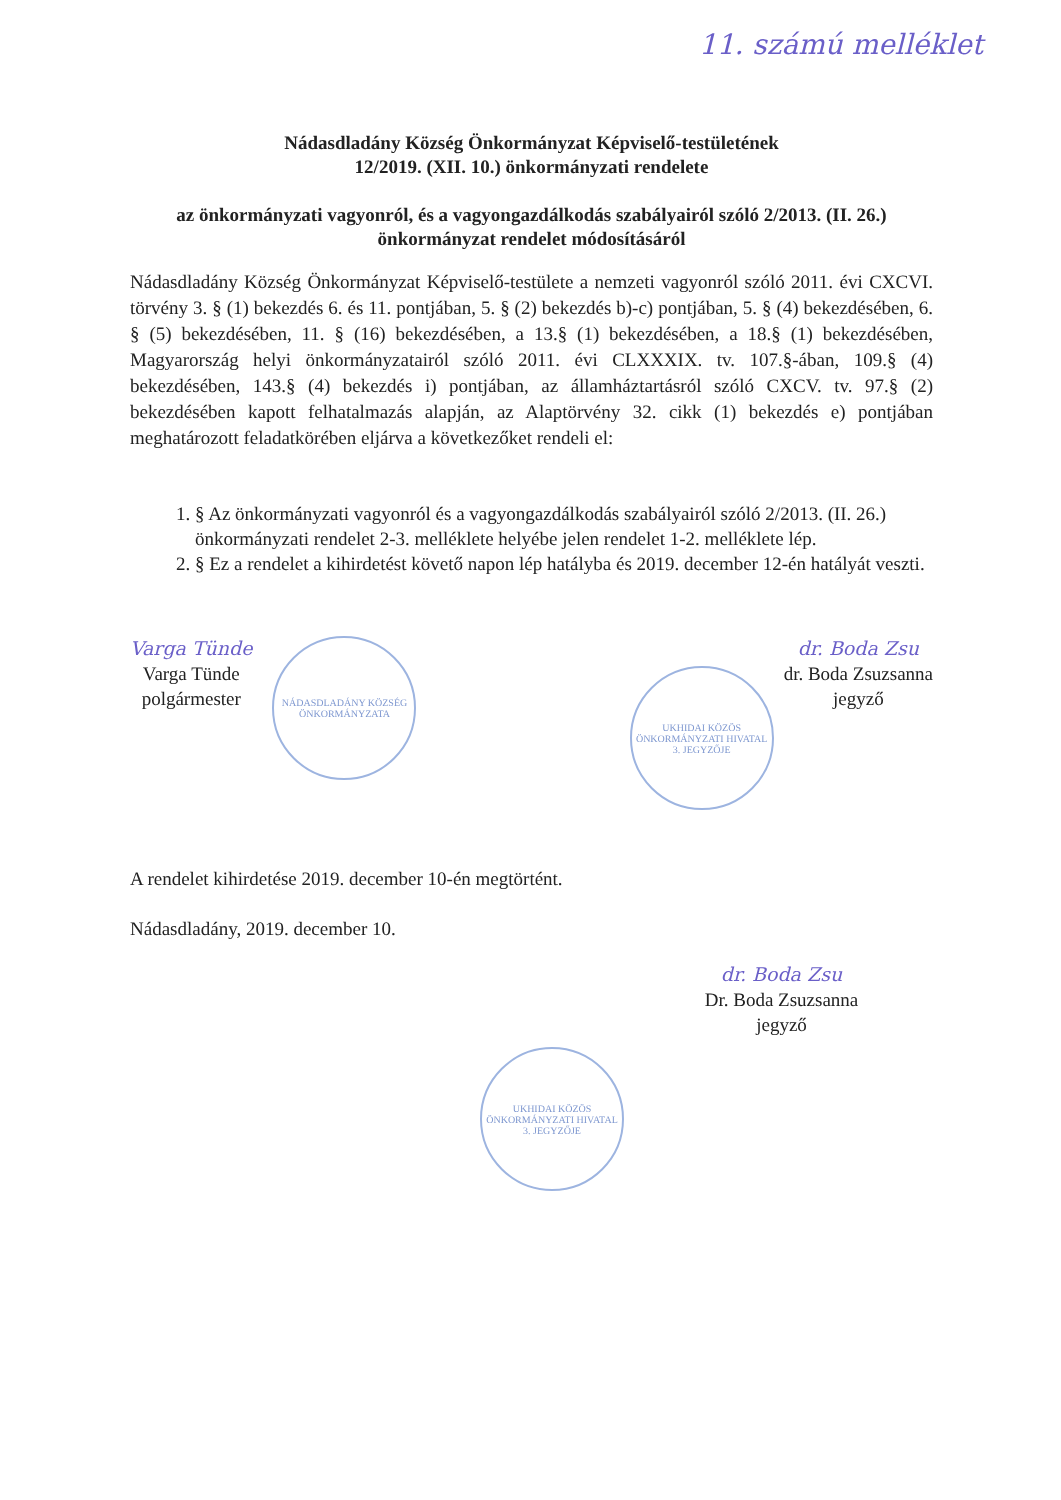11. számú melléklet
Nádasdladány Község Önkormányzat Képviselő-testületének
12/2019. (XII. 10.) önkormányzati rendelete
az önkormányzati vagyonról, és a vagyongazdálkodás szabályairól szóló 2/2013. (II. 26.) önkormányzat rendelet módosításáról
Nádasdladány Község Önkormányzat Képviselő-testülete a nemzeti vagyonról szóló 2011. évi CXCVI. törvény 3. § (1) bekezdés 6. és 11. pontjában, 5. § (2) bekezdés b)-c) pontjában, 5. § (4) bekezdésében, 6. § (5) bekezdésében, 11. § (16) bekezdésében, a 13.§ (1) bekezdésében, a 18.§ (1) bekezdésében, Magyarország helyi önkormányzatairól szóló 2011. évi CLXXXIX. tv. 107.§-ában, 109.§ (4) bekezdésében, 143.§ (4) bekezdés i) pontjában, az államháztartásról szóló CXCV. tv. 97.§ (2) bekezdésében kapott felhatalmazás alapján, az Alaptörvény 32. cikk (1) bekezdés e) pontjában meghatározott feladatkörében eljárva a következőket rendeli el:
1. § Az önkormányzati vagyonról és a vagyongazdálkodás szabályairól szóló 2/2013. (II. 26.) önkormányzati rendelet 2-3. melléklete helyébe jelen rendelet 1-2. melléklete lép.
2. § Ez a rendelet a kihirdetést követő napon lép hatályba és 2019. december 12-én hatályát veszti.
Varga Tünde
Varga Tünde
polgármester
NÁDASDLADÁNY KÖZSÉG ÖNKORMÁNYZATA
UKHIDAI KÖZÖS ÖNKORMÁNYZATI HIVATAL 3. JEGYZŐJE
dr. Boda Zsu
dr. Boda Zsuzsanna
jegyző
A rendelet kihirdetése 2019. december 10-én megtörtént.
Nádasdladány, 2019. december 10.
dr. Boda Zsu
Dr. Boda Zsuzsanna
jegyző
UKHIDAI KÖZÖS ÖNKORMÁNYZATI HIVATAL 3. JEGYZŐJE